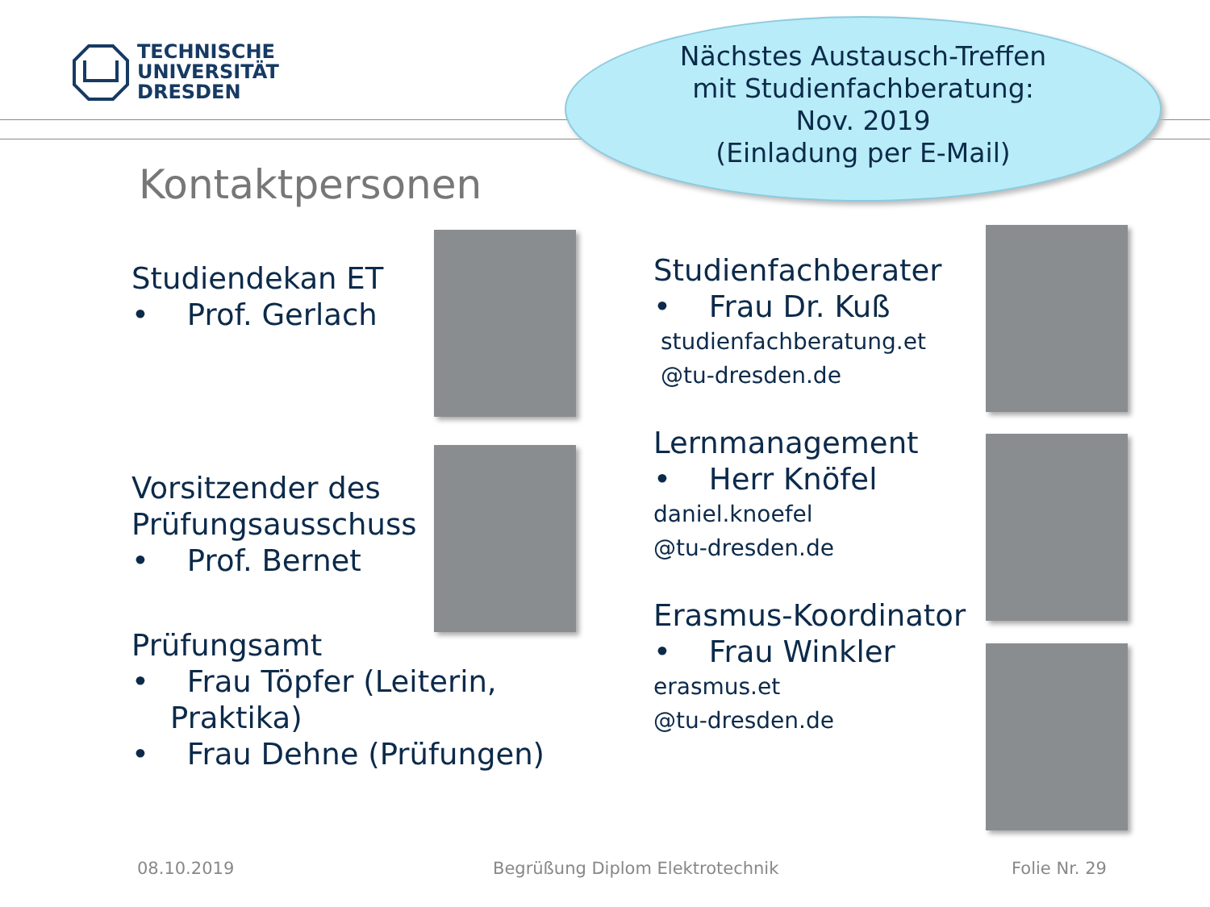TECHNISCHE
UNIVERSITÄT
DRESDEN
Nächstes Austausch-Treffen
mit Studienfachberatung:
Nov. 2019
(Einladung per E-Mail)
Kontaktpersonen
Studiendekan ET
• Prof. Gerlach
Vorsitzender des Prüfungsausschuss
• Prof. Bernet
Prüfungsamt
• Frau Töpfer (Leiterin, Praktika)
• Frau Dehne (Prüfungen)
Studienfachberater
• Frau Dr. Kuß
studienfachberatung.et
@tu-dresden.de
Lernmanagement
• Herr Knöfel
daniel.knoefel
@tu-dresden.de
Erasmus-Koordinator
• Frau Winkler
erasmus.et
@tu-dresden.de
08.10.2019
Begrüßung Diplom Elektrotechnik
Folie Nr. 29